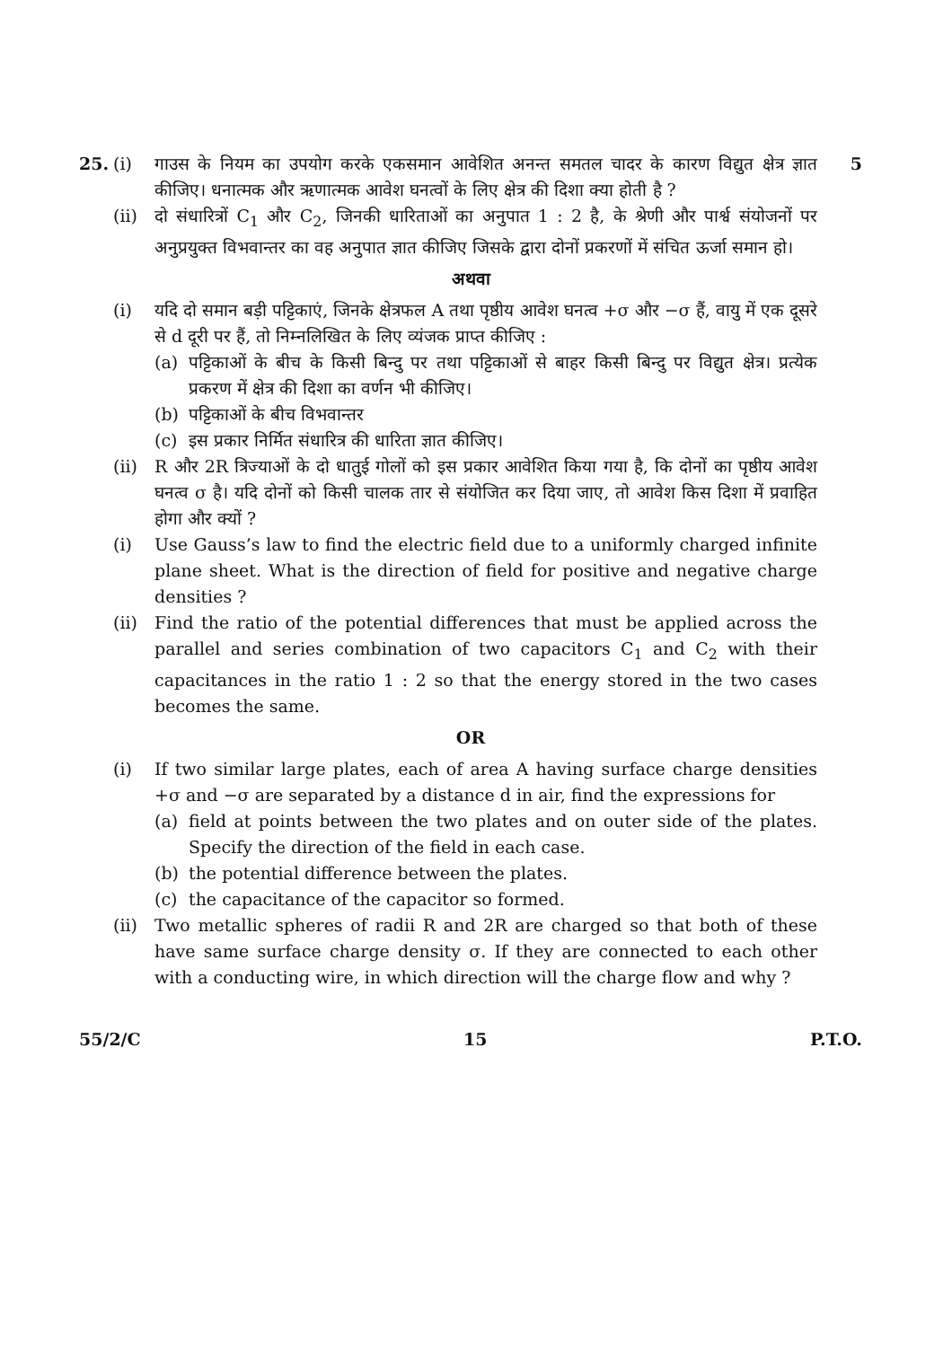25. (i) गाउस के नियम का उपयोग करके एकसमान आवेशित अनन्त समतल चादर के कारण विद्युत क्षेत्र ज्ञात कीजिए। धनात्मक और ऋणात्मक आवेश घनत्वों के लिए क्षेत्र की दिशा क्या होती है ?
5
(ii) दो संधारित्रों C<sub>1</sub> और C<sub>2</sub>, जिनकी धारिताओं का अनुपात 1 : 2 है, के श्रेणी और पार्श्व संयोजनों पर अनुप्रयुक्त विभवान्तर का वह अनुपात ज्ञात कीजिए जिसके द्वारा दोनों प्रकरणों में संचित ऊर्जा समान हो।
अथवा
(i) यदि दो समान बड़ी पट्टिकाएं, जिनके क्षेत्रफल A तथा पृष्ठीय आवेश घनत्व +σ और −σ हैं, वायु में एक दूसरे से d दूरी पर हैं, तो निम्नलिखित के लिए व्यंजक प्राप्त कीजिए :
(a) पट्टिकाओं के बीच के किसी बिन्दु पर तथा पट्टिकाओं से बाहर किसी बिन्दु पर विद्युत क्षेत्र। प्रत्येक प्रकरण में क्षेत्र की दिशा का वर्णन भी कीजिए।
(b) पट्टिकाओं के बीच विभवान्तर
(c) इस प्रकार निर्मित संधारित्र की धारिता ज्ञात कीजिए।
(ii) R और 2R त्रिज्याओं के दो धातुई गोलों को इस प्रकार आवेशित किया गया है, कि दोनों का पृष्ठीय आवेश घनत्व σ है। यदि दोनों को किसी चालक तार से संयोजित कर दिया जाए, तो आवेश किस दिशा में प्रवाहित होगा और क्यों ?
(i) Use Gauss’s law to find the electric field due to a uniformly charged infinite plane sheet. What is the direction of field for positive and negative charge densities ?
(ii) Find the ratio of the potential differences that must be applied across the parallel and series combination of two capacitors C<sub>1</sub> and C<sub>2</sub> with their capacitances in the ratio 1 : 2 so that the energy stored in the two cases becomes the same.
OR
(i) If two similar large plates, each of area A having surface charge densities +σ and −σ are separated by a distance d in air, find the expressions for
(a) field at points between the two plates and on outer side of the plates. Specify the direction of the field in each case.
(b) the potential difference between the plates.
(c) the capacitance of the capacitor so formed.
(ii) Two metallic spheres of radii R and 2R are charged so that both of these have same surface charge density σ. If they are connected to each other with a conducting wire, in which direction will the charge flow and why ?
55/2/C 15 P.T.O.